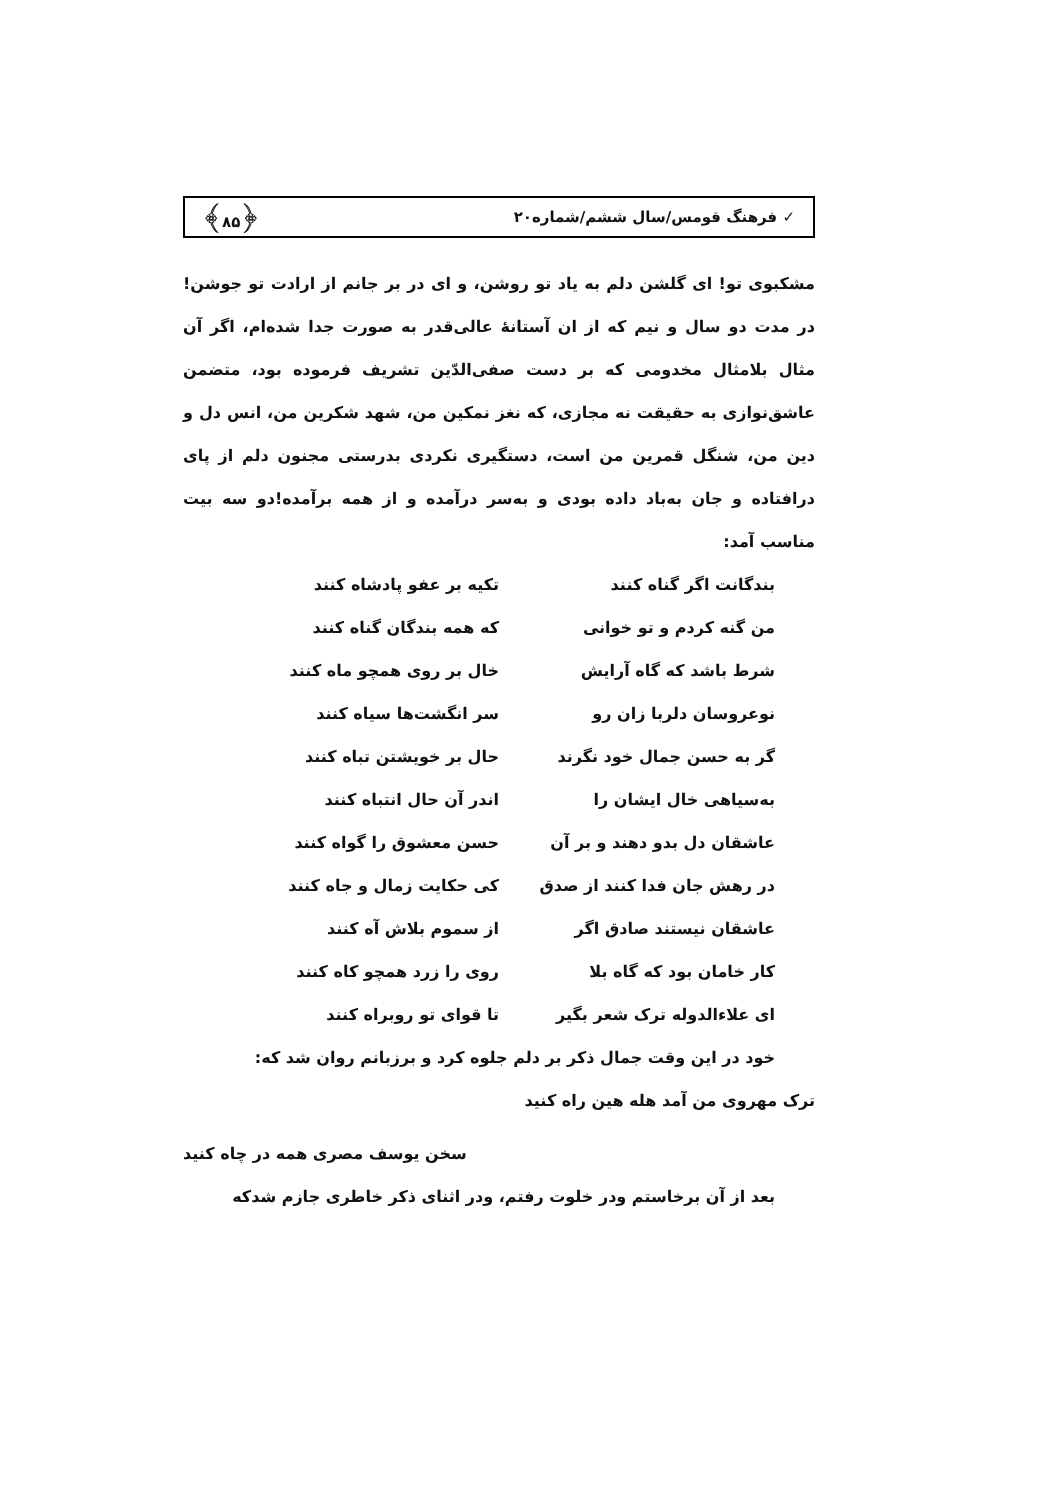✓ فرهنگ قومس/سال ششم/شماره۲۰ ﴿۸۵﴾
مشکبوی تو! ای گلشن دلم به یاد تو روشن، و ای در بر جانم از ارادت تو جوشن! در مدت دو سال و نیم که از ان آستانهٔ عالی‌قدر به صورت جدا شده‌ام، اگر آن مثال بلامثال مخدومی که بر دست صفی‌الدّین تشریف فرموده بود، متضمن عاشق‌نوازی به حقیقت نه مجازی، که نغز نمکین من، شهد شکرین من، انس دل و دین من، شنگل قمرین من است، دستگیری نکردی بدرستی مجنون دلم از پای درافتاده و جان به‌باد داده بودی و به‌سر درآمده و از همه برآمده!دو سه بیت مناسب آمد:
بندگانت اگر گناه کنند تکیه بر عفو پادشاه کنند
من گنه کردم و تو خوانی که همه بندگان گناه کنند
شرط باشد که گاه آرایش خال بر روی همچو ماه کنند
نوعروسان دلربا زان رو سر انگشت‌ها سیاه کنند
گر به حسن جمال خود نگرند حال بر خویشتن تباه کنند
به‌سیاهی خال ایشان را اندر آن حال انتباه کنند
عاشقان دل بدو دهند و بر آن حسن معشوق را گواه کنند
در رهش جان فدا کنند از صدق کی حکایت زمال و جاه کنند
عاشقان نیستند صادق اگر از سموم بلاش آه کنند
کار خامان بود که گاه بلا روی را زرد همچو کاه کنند
ای علاءالدوله ترک شعر بگیر تا قوای تو روبراه کنند
خود در این وقت جمال ذکر بر دلم جلوه کرد و برزبانم روان شد که:
ترک مهروی من آمد هله هین راه کنید
سخن یوسف مصری همه در چاه کنید
بعد از آن برخاستم ودر خلوت رفتم، ودر اثنای ذکر خاطری جازم شدکه